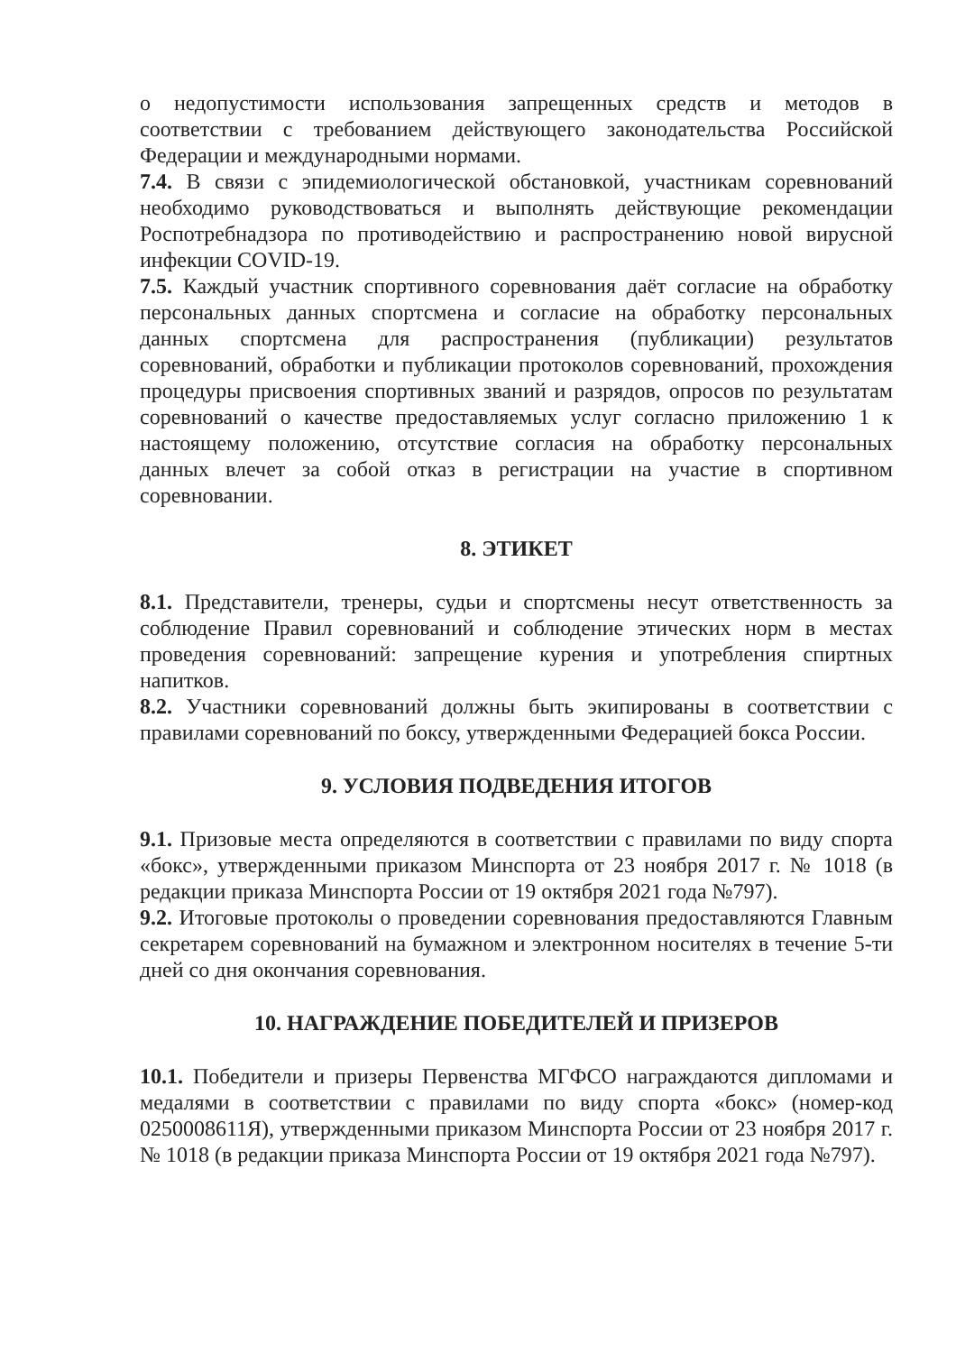о недопустимости использования запрещенных средств и методов в соответствии с требованием действующего законодательства Российской Федерации и международными нормами.
7.4. В связи с эпидемиологической обстановкой, участникам соревнований необходимо руководствоваться и выполнять действующие рекомендации Роспотребнадзора по противодействию и распространению новой вирусной инфекции COVID-19.
7.5. Каждый участник спортивного соревнования даёт согласие на обработку персональных данных спортсмена и согласие на обработку персональных данных спортсмена для распространения (публикации) результатов соревнований, обработки и публикации протоколов соревнований, прохождения процедуры присвоения спортивных званий и разрядов, опросов по результатам соревнований о качестве предоставляемых услуг согласно приложению 1 к настоящему положению, отсутствие согласия на обработку персональных данных влечет за собой отказ в регистрации на участие в спортивном соревновании.
8. ЭТИКЕТ
8.1. Представители, тренеры, судьи и спортсмены несут ответственность за соблюдение Правил соревнований и соблюдение этических норм в местах проведения соревнований: запрещение курения и употребления спиртных напитков.
8.2. Участники соревнований должны быть экипированы в соответствии с правилами соревнований по боксу, утвержденными Федерацией бокса России.
9. УСЛОВИЯ ПОДВЕДЕНИЯ ИТОГОВ
9.1. Призовые места определяются в соответствии с правилами по виду спорта «бокс», утвержденными приказом Минспорта от 23 ноября 2017 г. № 1018 (в редакции приказа Минспорта России от 19 октября 2021 года №797).
9.2. Итоговые протоколы о проведении соревнования предоставляются Главным секретарем соревнований на бумажном и электронном носителях в течение 5-ти дней со дня окончания соревнования.
10. НАГРАЖДЕНИЕ ПОБЕДИТЕЛЕЙ И ПРИЗЕРОВ
10.1. Победители и призеры Первенства МГФСО награждаются дипломами и медалями в соответствии с правилами по виду спорта «бокс» (номер-код 0250008611Я), утвержденными приказом Минспорта России от 23 ноября 2017 г. № 1018 (в редакции приказа Минспорта России от 19 октября 2021 года №797).